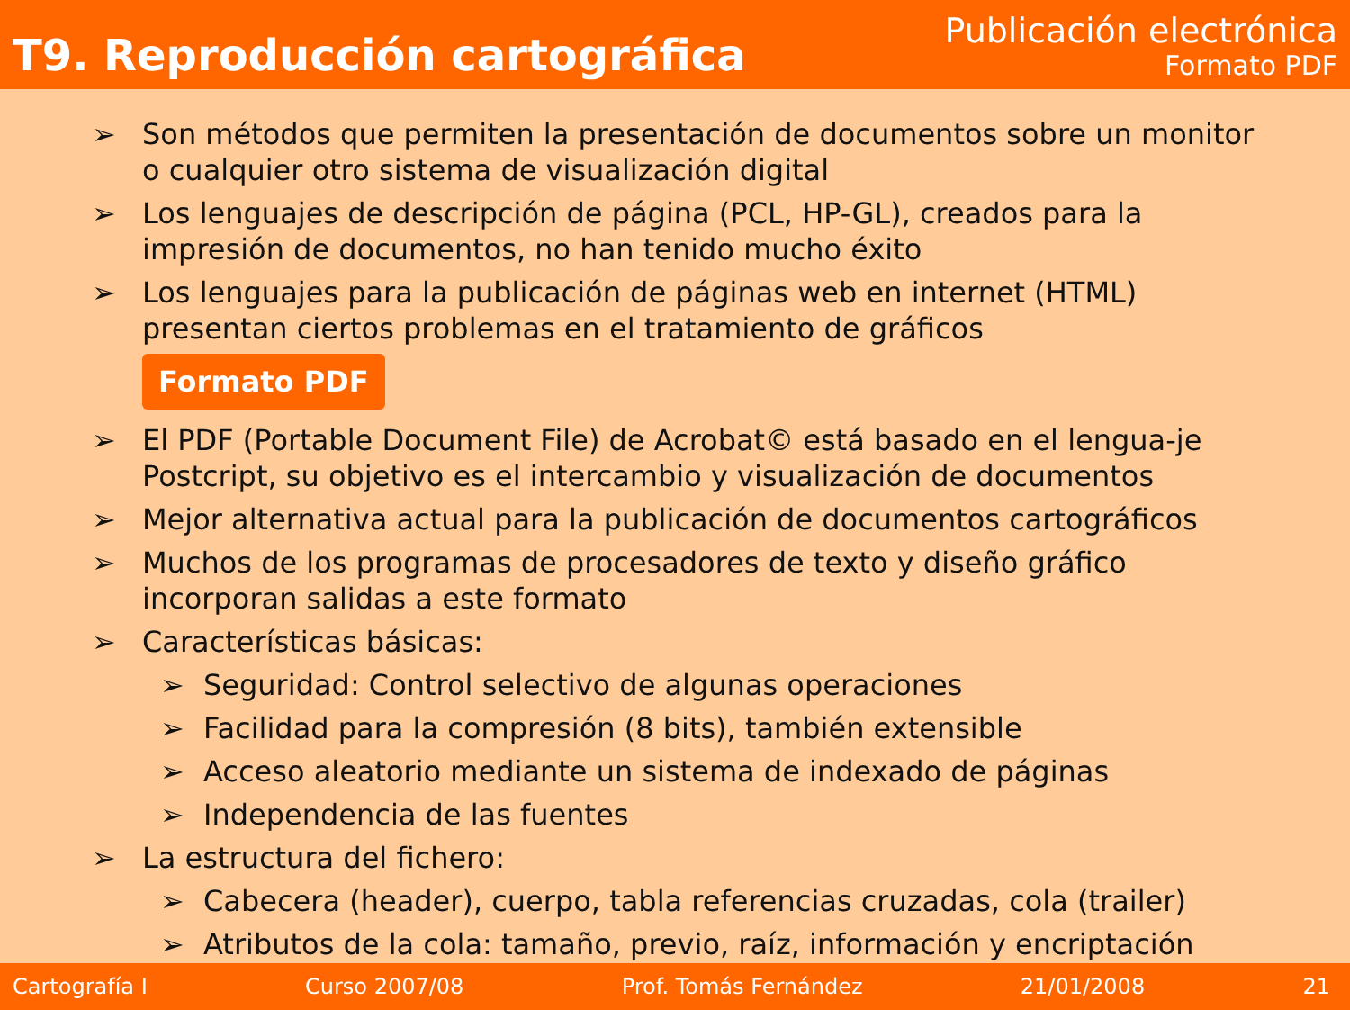T9. Reproducción cartográfica
Publicación electrónica
Formato PDF
➢ Son métodos que permiten la presentación de documentos sobre un monitor o cualquier otro sistema de visualización digital
➢ Los lenguajes de descripción de página (PCL, HP-GL), creados para la impresión de documentos, no han tenido mucho éxito
➢ Los lenguajes para la publicación de páginas web en internet (HTML) presentan ciertos problemas en el tratamiento de gráficos
Formato PDF
➢ El PDF (Portable Document File) de Acrobat© está basado en el lengua-je Postcript, su objetivo es el intercambio y visualización de documentos
➢ Mejor alternativa actual para la publicación de documentos cartográficos
➢ Muchos de los programas de procesadores de texto y diseño gráfico incorporan salidas a este formato
➢ Características básicas:
➢ Seguridad: Control selectivo de algunas operaciones
➢ Facilidad para la compresión (8 bits), también extensible
➢ Acceso aleatorio mediante un sistema de indexado de páginas
➢ Independencia de las fuentes
➢ La estructura del fichero:
➢ Cabecera (header), cuerpo, tabla referencias cruzadas, cola (trailer)
➢ Atributos de la cola: tamaño, previo, raíz, información y encriptación
Cartografía I Curso 2007/08 Prof. Tomás Fernández 21/01/2008 21